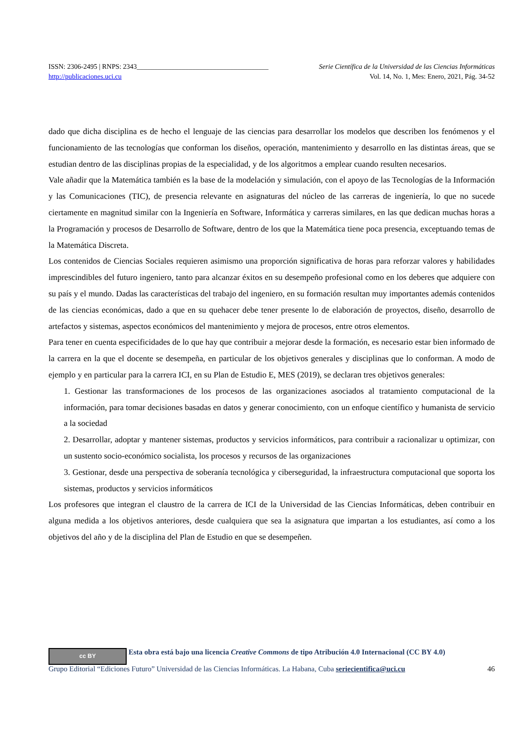ISSN: 2306-2495 | RNPS: 2343______________________________________ Serie Científica de la Universidad de las Ciencias Informáticas
http://publicaciones.uci.cu Vol. 14, No. 1, Mes: Enero, 2021, Pág. 34-52
dado que dicha disciplina es de hecho el lenguaje de las ciencias para desarrollar los modelos que describen los fenómenos y el funcionamiento de las tecnologías que conforman los diseños, operación, mantenimiento y desarrollo en las distintas áreas, que se estudian dentro de las disciplinas propias de la especialidad, y de los algoritmos a emplear cuando resulten necesarios.
Vale añadir que la Matemática también es la base de la modelación y simulación, con el apoyo de las Tecnologías de la Información y las Comunicaciones (TIC), de presencia relevante en asignaturas del núcleo de las carreras de ingeniería, lo que no sucede ciertamente en magnitud similar con la Ingeniería en Software, Informática y carreras similares, en las que dedican muchas horas a la Programación y procesos de Desarrollo de Software, dentro de los que la Matemática tiene poca presencia, exceptuando temas de la Matemática Discreta.
Los contenidos de Ciencias Sociales requieren asimismo una proporción significativa de horas para reforzar valores y habilidades imprescindibles del futuro ingeniero, tanto para alcanzar éxitos en su desempeño profesional como en los deberes que adquiere con su país y el mundo. Dadas las características del trabajo del ingeniero, en su formación resultan muy importantes además contenidos de las ciencias económicas, dado a que en su quehacer debe tener presente lo de elaboración de proyectos, diseño, desarrollo de artefactos y sistemas, aspectos económicos del mantenimiento y mejora de procesos, entre otros elementos.
Para tener en cuenta especificidades de lo que hay que contribuir a mejorar desde la formación, es necesario estar bien informado de la carrera en la que el docente se desempeña, en particular de los objetivos generales y disciplinas que lo conforman. A modo de ejemplo y en particular para la carrera ICI, en su Plan de Estudio E, MES (2019), se declaran tres objetivos generales:
1. Gestionar las transformaciones de los procesos de las organizaciones asociados al tratamiento computacional de la información, para tomar decisiones basadas en datos y generar conocimiento, con un enfoque científico y humanista de servicio a la sociedad
2. Desarrollar, adoptar y mantener sistemas, productos y servicios informáticos, para contribuir a racionalizar u optimizar, con un sustento socio-económico socialista, los procesos y recursos de las organizaciones
3. Gestionar, desde una perspectiva de soberanía tecnológica y ciberseguridad, la infraestructura computacional que soporta los sistemas, productos y servicios informáticos
Los profesores que integran el claustro de la carrera de ICI de la Universidad de las Ciencias Informáticas, deben contribuir en alguna medida a los objetivos anteriores, desde cualquiera que sea la asignatura que impartan a los estudiantes, así como a los objetivos del año y de la disciplina del Plan de Estudio en que se desempeñen.
cc BY Esta obra está bajo una licencia Creative Commons de tipo Atribución 4.0 Internacional (CC BY 4.0)
Grupo Editorial “Ediciones Futuro” Universidad de las Ciencias Informáticas. La Habana, Cuba seriecientifica@uci.cu 46